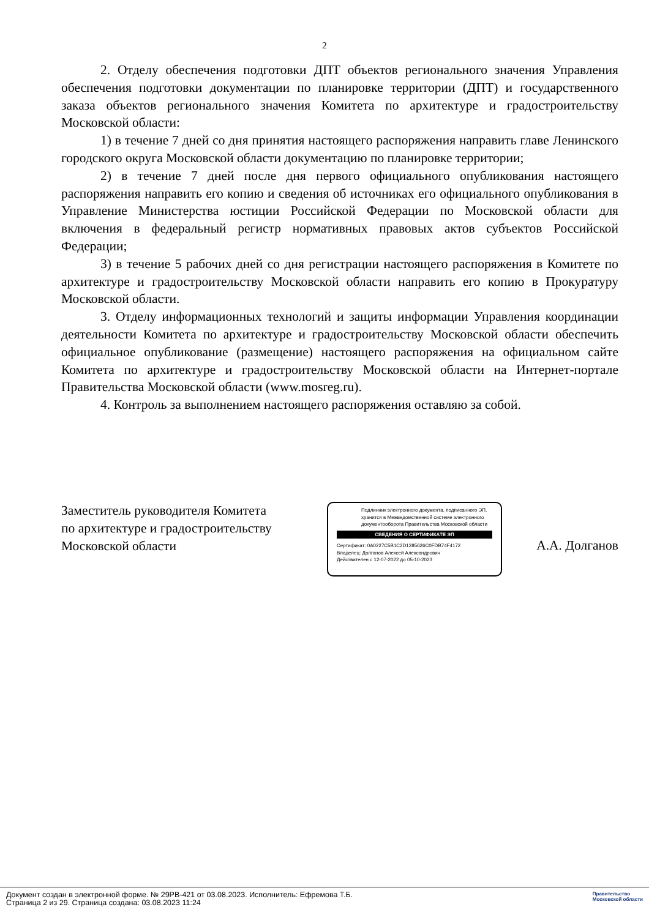2
2. Отделу обеспечения подготовки ДПТ объектов регионального значения Управления обеспечения подготовки документации по планировке территории (ДПТ) и государственного заказа объектов регионального значения Комитета по архитектуре и градостроительству Московской области:
1) в течение 7 дней со дня принятия настоящего распоряжения направить главе Ленинского городского округа Московской области документацию по планировке территории;
2) в течение 7 дней после дня первого официального опубликования настоящего распоряжения направить его копию и сведения об источниках его официального опубликования в Управление Министерства юстиции Российской Федерации по Московской области для включения в федеральный регистр нормативных правовых актов субъектов Российской Федерации;
3) в течение 5 рабочих дней со дня регистрации настоящего распоряжения в Комитете по архитектуре и градостроительству Московской области направить его копию в Прокуратуру Московской области.
3. Отделу информационных технологий и защиты информации Управления координации деятельности Комитета по архитектуре и градостроительству Московской области обеспечить официальное опубликование (размещение) настоящего распоряжения на официальном сайте Комитета по архитектуре и градостроительству Московской области на Интернет-портале Правительства Московской области (www.mosreg.ru).
4. Контроль за выполнением настоящего распоряжения оставляю за собой.
Заместитель руководителя Комитета
по архитектуре и градостроительству
Московской области
Подлинник электронного документа, подписанного ЭП, хранится в Межведомственной системе электронного документооборота Правительства Московской области
СВЕДЕНИЯ О СЕРТИФИКАТЕ ЭП
Сертификат: 0A0227C5B1C2D1285626C0FDB74F4172
Владелец: Долганов Алексей Александрович
Действителен с 12-07-2022 до 05-10-2023
А.А. Долганов
Документ создан в электронной форме. № 29РВ-421 от 03.08.2023. Исполнитель: Ефремова Т.Б.
Страница 2 из 29. Страница создана: 03.08.2023 11:24
Правительство
Московской области